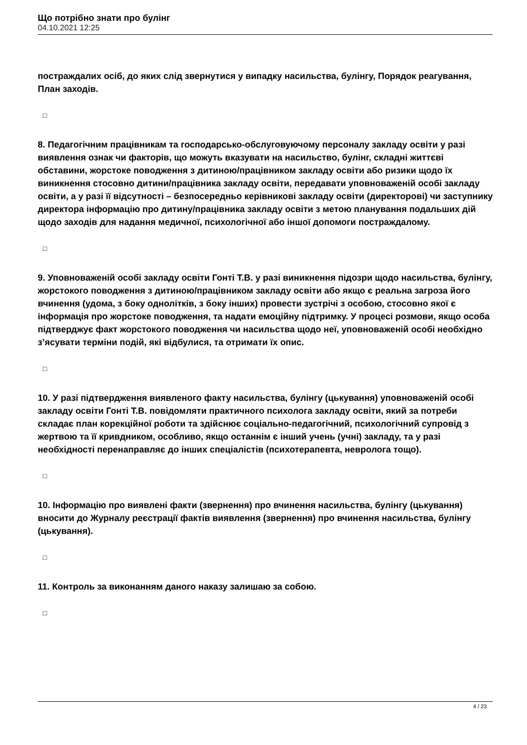Що потрібно знати про булінг
04.10.2021 12:25
постраждалих осіб, до яких слід звернутися у випадку насильства, булінгу, Порядок реагування, План заходів.
□
8. Педагогічним працівникам та господарсько-обслуговуючому персоналу закладу освіти у разі виявлення ознак чи факторів, що можуть вказувати на насильство, булінг, складні життєві обставини, жорстоке поводження з дитиною/працівником закладу освіти або ризики щодо їх виникнення стосовно дитини/працівника закладу освіти, передавати уповноваженій особі закладу освіти, а у разі її відсутності – безпосередньо керівникові закладу освіти (директорові) чи заступнику директора інформацію про дитину/працівника закладу освіти з метою планування подальших дій щодо заходів для надання медичної, психологічної або іншої допомоги постраждалому.
□
9. Уповноваженій особі закладу освіти Гонті Т.В. у разі виникнення підозри щодо насильства, булінгу, жорстокого поводження з дитиною/працівником закладу освіти або якщо є реальна загроза його вчинення (удома, з боку однолітків, з боку інших) провести зустрічі з особою, стосовно якої є інформація про жорстоке поводження, та надати емоційну підтримку. У процесі розмови, якщо особа підтверджує факт жорстокого поводження чи насильства щодо неї, уповноваженій особі необхідно з’ясувати терміни подій, які відбулися, та отримати їх опис.
□
10. У разі підтвердження виявленого факту насильства, булінгу (цькування) уповноваженій особі закладу освіти Гонті Т.В. повідомляти практичного психолога закладу освіти, який за потреби складає план корекційної роботи та здійснює соціально-педагогічний, психологічний супровід з жертвою та її кривдником, особливо, якщо останнім є інший учень (учні) закладу, та у разі необхідності перенаправляє до інших спеціалістів (психотерапевта, невролога тощо).
□
10. Інформацію про виявлені факти (звернення) про вчинення насильства, булінгу (цькування) вносити до Журналу реєстрації фактів виявлення (звернення) про вчинення насильства, булінгу (цькування).
□
11. Контроль за виконанням даного наказу залишаю за собою.
□
4 / 23